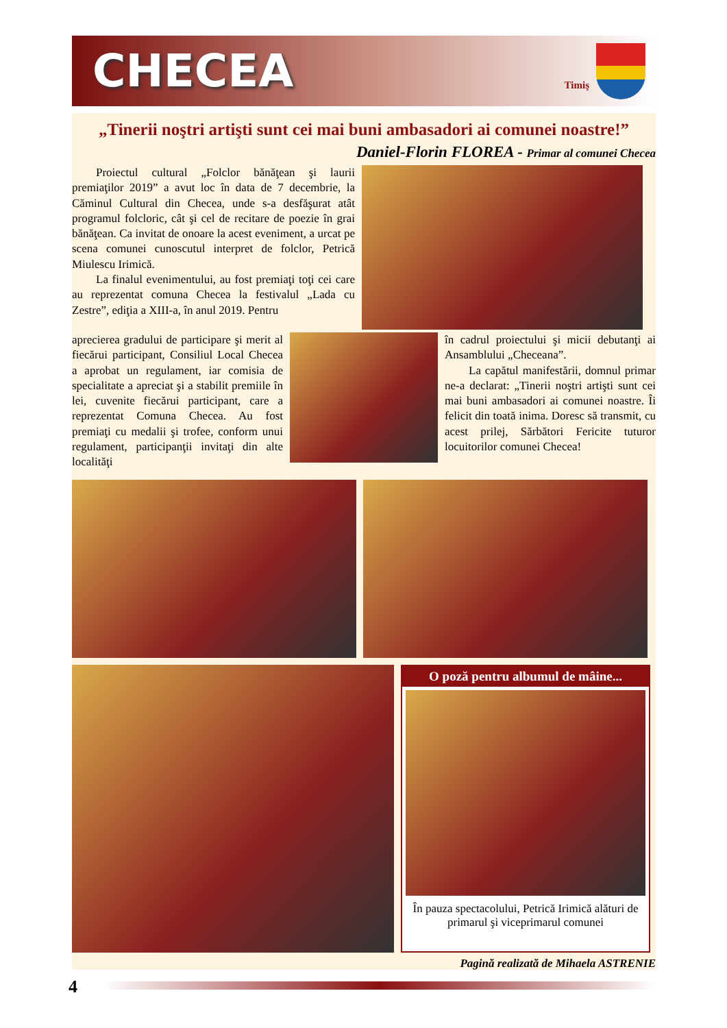CHECEA
Timiş
„Tinerii noştri artişti sunt cei mai buni ambasadori ai comunei noastre!”
Daniel-Florin FLOREA - Primar al comunei Checea
Proiectul cultural „Folclor bănăţean şi laurii premiaţilor 2019” a avut loc în data de 7 decembrie, la Căminul Cultural din Checea, unde s-a desfăşurat atât programul folcloric, cât şi cel de recitare de poezie în grai bănăţean. Ca invitat de onoare la acest eveniment, a urcat pe scena comunei cunoscutul interpret de folclor, Petrică Miulescu Irimică.
La finalul evenimentului, au fost premiaţi toţi cei care au reprezentat comuna Checea la festivalul „Lada cu Zestre”, ediţia a XIII-a, în anul 2019. Pentru
aprecierea gradului de participare şi merit al fiecărui participant, Consiliul Local Checea a aprobat un regulament, iar comisia de specialitate a apreciat şi a stabilit premiile în lei, cuvenite fiecărui participant, care a reprezentat Comuna Checea. Au fost premiaţi cu medalii şi trofee, conform unui regulament, participanţii invitaţi din alte localităţi
în cadrul proiectului şi micii debutanţi ai Ansamblului „Checeana”.
La capătul manifestării, domnul primar ne-a declarat: „Tinerii noştri artişti sunt cei mai buni ambasadori ai comunei noastre. Îi felicit din toată inima. Doresc să transmit, cu acest prilej, Sărbători Fericite tuturor locuitorilor comunei Checea!
O poză pentru albumul de mâine...
În pauza spectacolului, Petrică Irimică alături de primarul şi viceprimarul comunei
Pagină realizată de Mihaela ASTRENIE
4